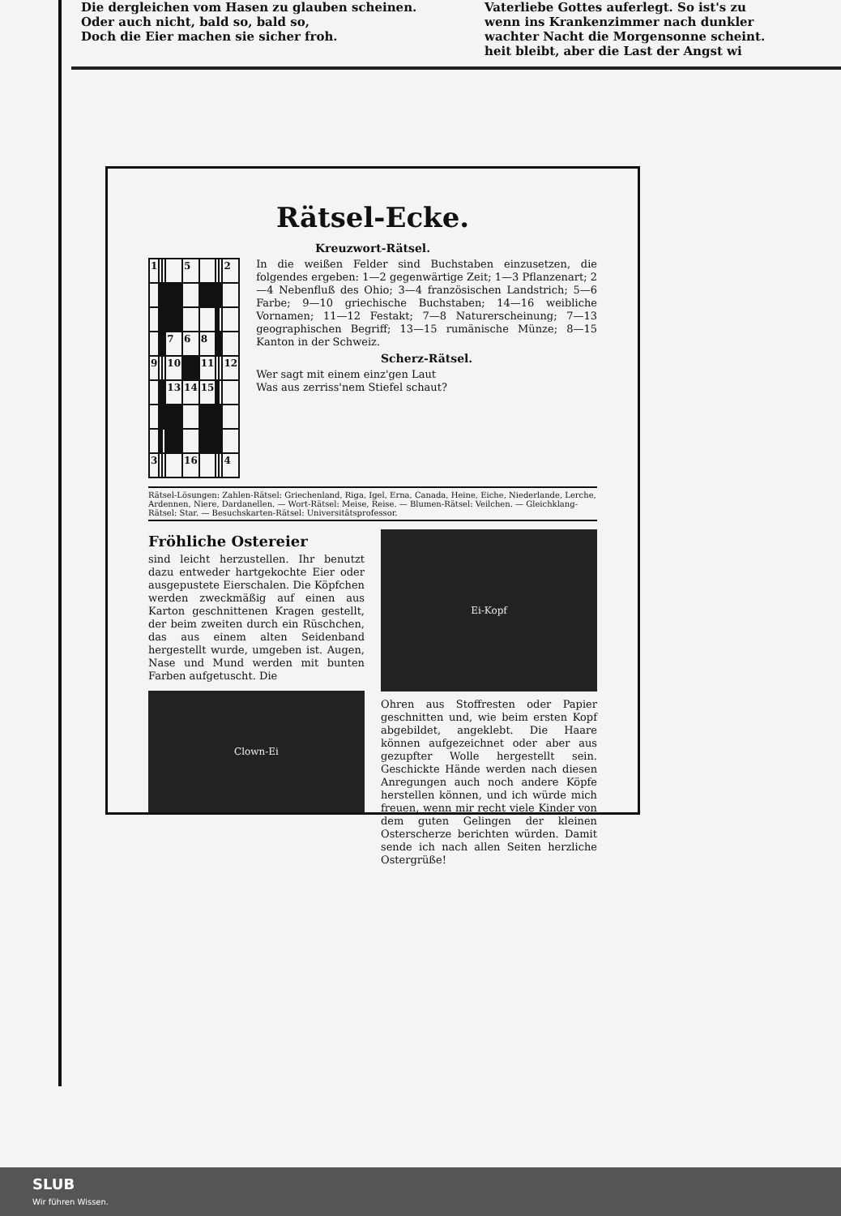Die dergleichen vom Hasen zu glauben scheinen.
Oder auch nicht, bald so, bald so,
Doch die Eier machen sie sicher froh.
Vaterliebe Gottes auferlegt. So ist's zu
wenn ins Krankenzimmer nach dunkler
wachter Nacht die Morgensonne scheint.
heit bleibt, aber die Last der Angst wi
Rätsel-Ecke.
Kreuzwort-Rätsel.
| 1 | | | | 5 | | | | 2 |
| | | | 7 | 6 | 8 | | | |
| 9 | | | 10 | | 11 | | | 12 |
| | | | 13 | 14 | 15 | | | |
| 3 | | | | 16 | | | | 4 |
In die weißen Felder sind Buchstaben einzusetzen, die folgendes ergeben: 1—2 gegenwärtige Zeit; 1—3 Pflanzenart; 2—4 Nebenfluß des Ohio; 3—4 französischen Landstrich; 5—6 Farbe; 9—10 griechische Buchstaben; 14—16 weibliche Vornamen; 11—12 Festakt; 7—8 Naturerscheinung; 7—13 geographischen Begriff; 13—15 rumänische Münze; 8—15 Kanton in der Schweiz.
Scherz-Rätsel.
Wer sagt mit einem einz'gen Laut
Was aus zerriss'nem Stiefel schaut?
Rätsel-Lösungen: Zahlen-Rätsel: Griechenland, Riga, Igel, Erna, Canada, Heine, Eiche, Niederlande, Lerche, Ardennen, Niere, Dardanellen. — Wort-Rätsel: Meise, Reise. — Blumen-Rätsel: Veilchen. — Gleichklang-Rätsel: Star. — Besuchskarten-Rätsel: Universitätsprofessor.
Fröhliche Ostereier
sind leicht herzustellen. Ihr benutzt dazu entweder hartgekochte Eier oder ausgepustete Eierschalen. Die Köpfchen werden zweckmäßig auf einen aus Karton geschnittenen Kragen gestellt, der beim zweiten durch ein Rüschchen, das aus einem alten Seidenband hergestellt wurde, umgeben ist. Augen, Nase und Mund werden mit bunten Farben aufgetuscht. Die
Clown-Ei
Ei-Kopf
Ohren aus Stoffresten oder Papier geschnitten und, wie beim ersten Kopf abgebildet, angeklebt. Die Haare können aufgezeichnet oder aber aus gezupfter Wolle hergestellt sein. Geschickte Hände werden nach diesen Anregungen auch noch andere Köpfe herstellen können, und ich würde mich freuen, wenn mir recht viele Kinder von dem guten Gelingen der kleinen Osterscherze berichten würden. Damit sende ich nach allen Seiten herzliche Ostergrüße!
SLUB
Wir führen Wissen.